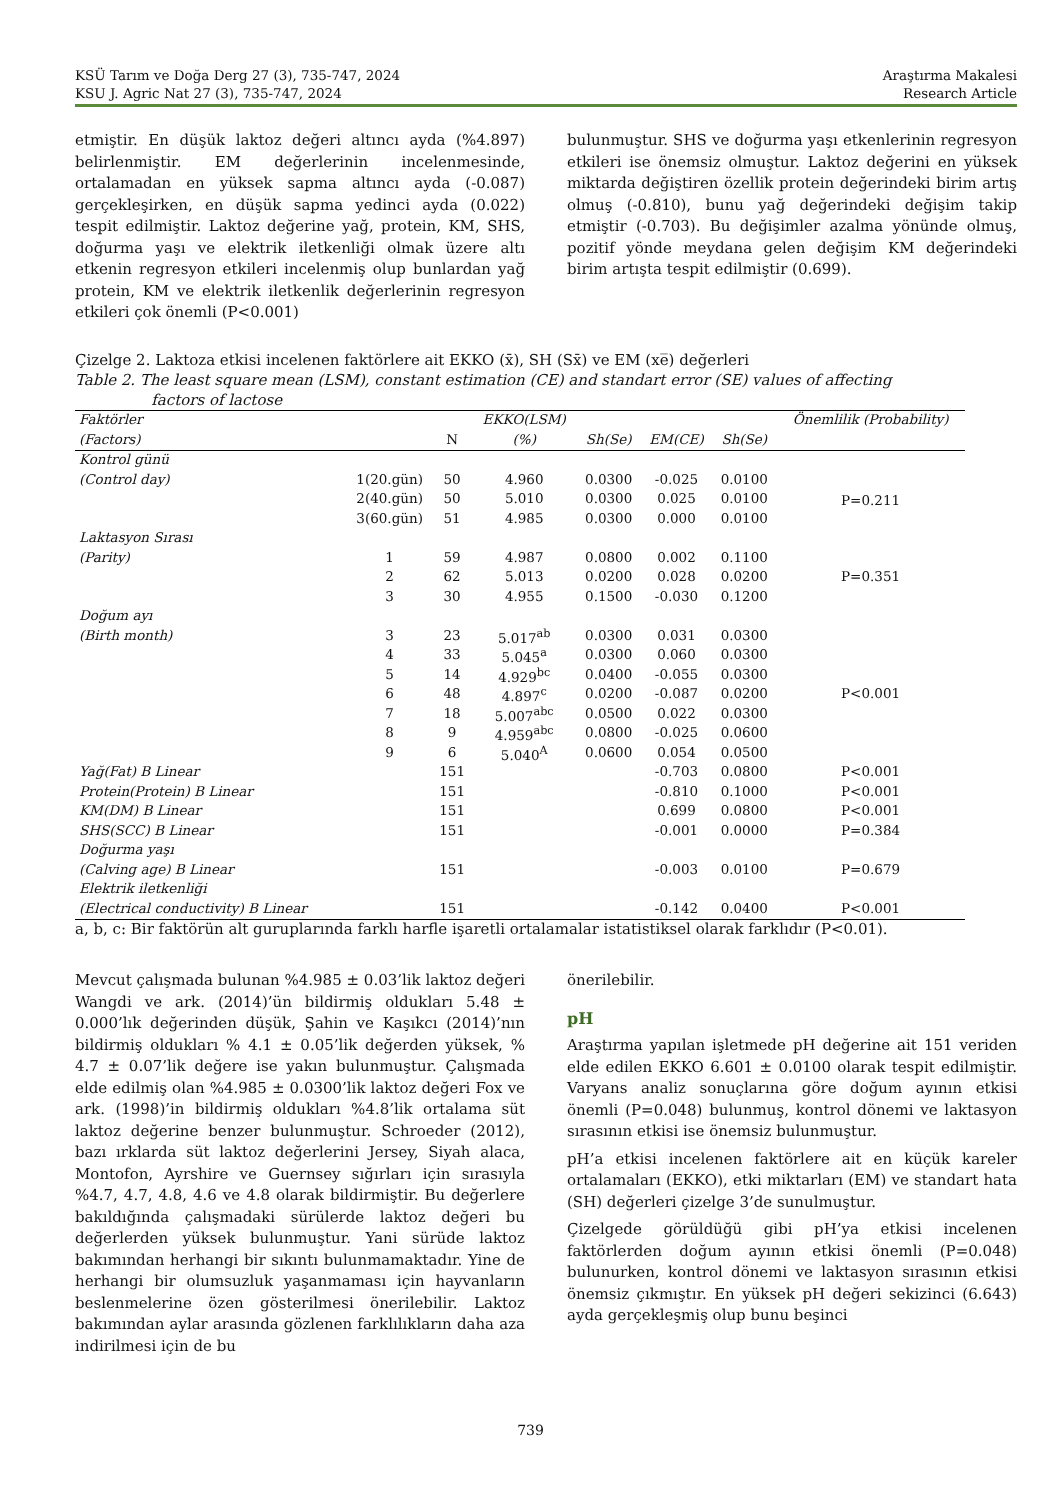KSÜ Tarım ve Doğa Derg 27 (3), 735-747, 2024
KSU J. Agric Nat 27 (3), 735-747, 2024
Araştırma Makalesi
Research Article
etmiştir. En düşük laktoz değeri altıncı ayda (%4.897) belirlenmiştir. EM değerlerinin incelenmesinde, ortalamadan en yüksek sapma altıncı ayda (-0.087) gerçekleşirken, en düşük sapma yedinci ayda (0.022) tespit edilmiştir. Laktoz değerine yağ, protein, KM, SHS, doğurma yaşı ve elektrik iletkenliği olmak üzere altı etkenin regresyon etkileri incelenmiş olup bunlardan yağ protein, KM ve elektrik iletkenlik değerlerinin regresyon etkileri çok önemli (P<0.001)
bulunmuştur. SHS ve doğurma yaşı etkenlerinin regresyon etkileri ise önemsiz olmuştur. Laktoz değerini en yüksek miktarda değiştiren özellik protein değerindeki birim artış olmuş (-0.810), bunu yağ değerindeki değişim takip etmiştir (-0.703). Bu değişimler azalma yönünde olmuş, pozitif yönde meydana gelen değişim KM değerindeki birim artışta tespit edilmiştir (0.699).
Çizelge 2. Laktoza etkisi incelenen faktörlere ait EKKO (x̄), SH (Sx̄) ve EM (xe̅) değerleri
Table 2. The least square mean (LSM), constant estimation (CE) and standart error (SE) values of affecting
factors of lactose
| Faktörler | | | EKKO(LSM) | | | | Önemlilik (Probability) |
| --- | --- | --- | --- | --- | --- | --- | --- |
| (Factors) | | N | (%) | Sh(Se) | EM(CE) | Sh(Se) | |
| Kontrol günü | | | | | | | |
| (Control day) | 1(20.gün) | 50 | 4.960 | 0.0300 | -0.025 | 0.0100 | P=0.211 |
| | 2(40.gün) | 50 | 5.010 | 0.0300 | 0.025 | 0.0100 | |
| | 3(60.gün) | 51 | 4.985 | 0.0300 | 0.000 | 0.0100 | |
| Laktasyon Sırası | | | | | | | |
| (Parity) | 1 | 59 | 4.987 | 0.0800 | 0.002 | 0.1100 | |
| | 2 | 62 | 5.013 | 0.0200 | 0.028 | 0.0200 | P=0.351 |
| | 3 | 30 | 4.955 | 0.1500 | -0.030 | 0.1200 | |
| Doğum ayı | | | | | | | |
| (Birth month) | 3 | 23 | 5.017<sup>ab</sup> | 0.0300 | 0.031 | 0.0300 | |
| | 4 | 33 | 5.045<sup>a</sup> | 0.0300 | 0.060 | 0.0300 | |
| | 5 | 14 | 4.929<sup>bc</sup> | 0.0400 | -0.055 | 0.0300 | |
| | 6 | 48 | 4.897<sup>c</sup> | 0.0200 | -0.087 | 0.0200 | P<0.001 |
| | 7 | 18 | 5.007<sup>abc</sup> | 0.0500 | 0.022 | 0.0300 | |
| | 8 | 9 | 4.959<sup>abc</sup> | 0.0800 | -0.025 | 0.0600 | |
| | 9 | 6 | 5.040<sup>A</sup> | 0.0600 | 0.054 | 0.0500 | |
| Yağ(Fat) B Linear | | 151 | | | -0.703 | 0.0800 | P<0.001 |
| Protein(Protein) B Linear | | 151 | | | -0.810 | 0.1000 | P<0.001 |
| KM(DM) B Linear | | 151 | | | 0.699 | 0.0800 | P<0.001 |
| SHS(SCC) B Linear | | 151 | | | -0.001 | 0.0000 | P=0.384 |
| Doğurma yaşı | | | | | | | |
| (Calving age) B Linear | | 151 | | | -0.003 | 0.0100 | P=0.679 |
| Elektrik iletkenliği | | | | | | | |
| (Electrical conductivity) B Linear | | 151 | | | -0.142 | 0.0400 | P<0.001 |
a, b, c: Bir faktörün alt guruplarında farklı harfle işaretli ortalamalar istatistiksel olarak farklıdır (P<0.01).
Mevcut çalışmada bulunan %4.985 ± 0.03’lik laktoz değeri Wangdi ve ark. (2014)’ün bildirmiş oldukları 5.48 ± 0.000’lık değerinden düşük, Şahin ve Kaşıkcı (2014)’nın bildirmiş oldukları % 4.1 ± 0.05’lik değerden yüksek, % 4.7 ± 0.07’lik değere ise yakın bulunmuştur. Çalışmada elde edilmiş olan %4.985 ± 0.0300’lik laktoz değeri Fox ve ark. (1998)’in bildirmiş oldukları %4.8’lik ortalama süt laktoz değerine benzer bulunmuştur. Schroeder (2012), bazı ırklarda süt laktoz değerlerini Jersey, Siyah alaca, Montofon, Ayrshire ve Guernsey sığırları için sırasıyla %4.7, 4.7, 4.8, 4.6 ve 4.8 olarak bildirmiştir. Bu değerlere bakıldığında çalışmadaki sürülerde laktoz değeri bu değerlerden yüksek bulunmuştur. Yani sürüde laktoz bakımından herhangi bir sıkıntı bulunmamaktadır. Yine de herhangi bir olumsuzluk yaşanmaması için hayvanların beslenmelerine özen gösterilmesi önerilebilir. Laktoz bakımından aylar arasında gözlenen farklılıkların daha aza indirilmesi için de bu
önerilebilir.
pH
Araştırma yapılan işletmede pH değerine ait 151 veriden elde edilen EKKO 6.601 ± 0.0100 olarak tespit edilmiştir. Varyans analiz sonuçlarına göre doğum ayının etkisi önemli (P=0.048) bulunmuş, kontrol dönemi ve laktasyon sırasının etkisi ise önemsiz bulunmuştur.
pH’a etkisi incelenen faktörlere ait en küçük kareler ortalamaları (EKKO), etki miktarları (EM) ve standart hata (SH) değerleri çizelge 3’de sunulmuştur.
Çizelgede görüldüğü gibi pH’ya etkisi incelenen faktörlerden doğum ayının etkisi önemli (P=0.048) bulunurken, kontrol dönemi ve laktasyon sırasının etkisi önemsiz çıkmıştır. En yüksek pH değeri sekizinci (6.643) ayda gerçekleşmiş olup bunu beşinci
739